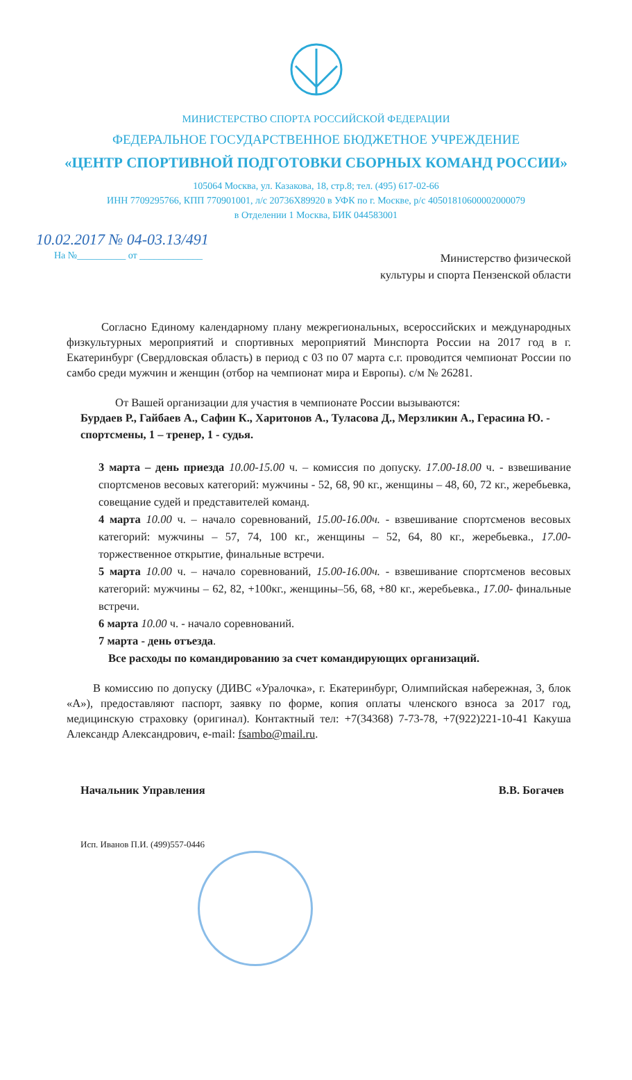МИНИСТЕРСТВО СПОРТА РОССИЙСКОЙ ФЕДЕРАЦИИ
ФЕДЕРАЛЬНОЕ ГОСУДАРСТВЕННОЕ БЮДЖЕТНОЕ УЧРЕЖДЕНИЕ
«ЦЕНТР СПОРТИВНОЙ ПОДГОТОВКИ СБОРНЫХ КОМАНД РОССИИ»
105064 Москва, ул. Казакова, 18, стр.8; тел. (495) 617-02-66
ИНН 7709295766, КПП 770901001, л/с 20736Х89920 в УФК по г. Москве, р/с 40501810600002000079
в Отделении 1 Москва, БИК 044583001
10.02.2017 № 04-03.13/491
На №__________ от _____________
Министерство физической
культуры и спорта Пензенской области
Согласно Единому календарному плану межрегиональных, всероссийских и международных физкультурных мероприятий и спортивных мероприятий Минспорта России на 2017 год в г. Екатеринбург (Свердловская область) в период с 03 по 07 марта с.г. проводится чемпионат России по самбо среди мужчин и женщин (отбор на чемпионат мира и Европы). с/м № 26281.
От Вашей организации для участия в чемпионате России вызываются:
Бурдаев Р., Гайбаев А., Сафин К., Харитонов А., Туласова Д., Мерзликин А., Герасина Ю. - спортсмены, 1 – тренер, 1 - судья.
3 марта – день приезда 10.00-15.00 ч. – комиссия по допуску. 17.00-18.00 ч. - взвешивание спортсменов весовых категорий: мужчины - 52, 68, 90 кг., женщины – 48, 60, 72 кг., жеребьевка, совещание судей и представителей команд.
4 марта 10.00 ч. – начало соревнований, 15.00-16.00ч. - взвешивание спортсменов весовых категорий: мужчины – 57, 74, 100 кг., женщины – 52, 64, 80 кг., жеребьевка., 17.00- торжественное открытие, финальные встречи.
5 марта 10.00 ч. – начало соревнований, 15.00-16.00ч. - взвешивание спортсменов весовых категорий: мужчины – 62, 82, +100кг., женщины–56, 68, +80 кг., жеребьевка., 17.00- финальные встречи.
6 марта 10.00 ч. - начало соревнований.
7 марта - день отъезда.
Все расходы по командированию за счет командирующих организаций.
В комиссию по допуску (ДИВС «Уралочка», г. Екатеринбург, Олимпийская набережная, 3, блок «А»), предоставляют паспорт, заявку по форме, копия оплаты членского взноса за 2017 год, медицинскую страховку (оригинал). Контактный тел: +7(34368) 7-73-78, +7(922)221-10-41 Какуша Александр Александрович, e-mail: fsambo@mail.ru.
Начальник Управления В.В. Богачев
Исп. Иванов П.И. (499)557-0446